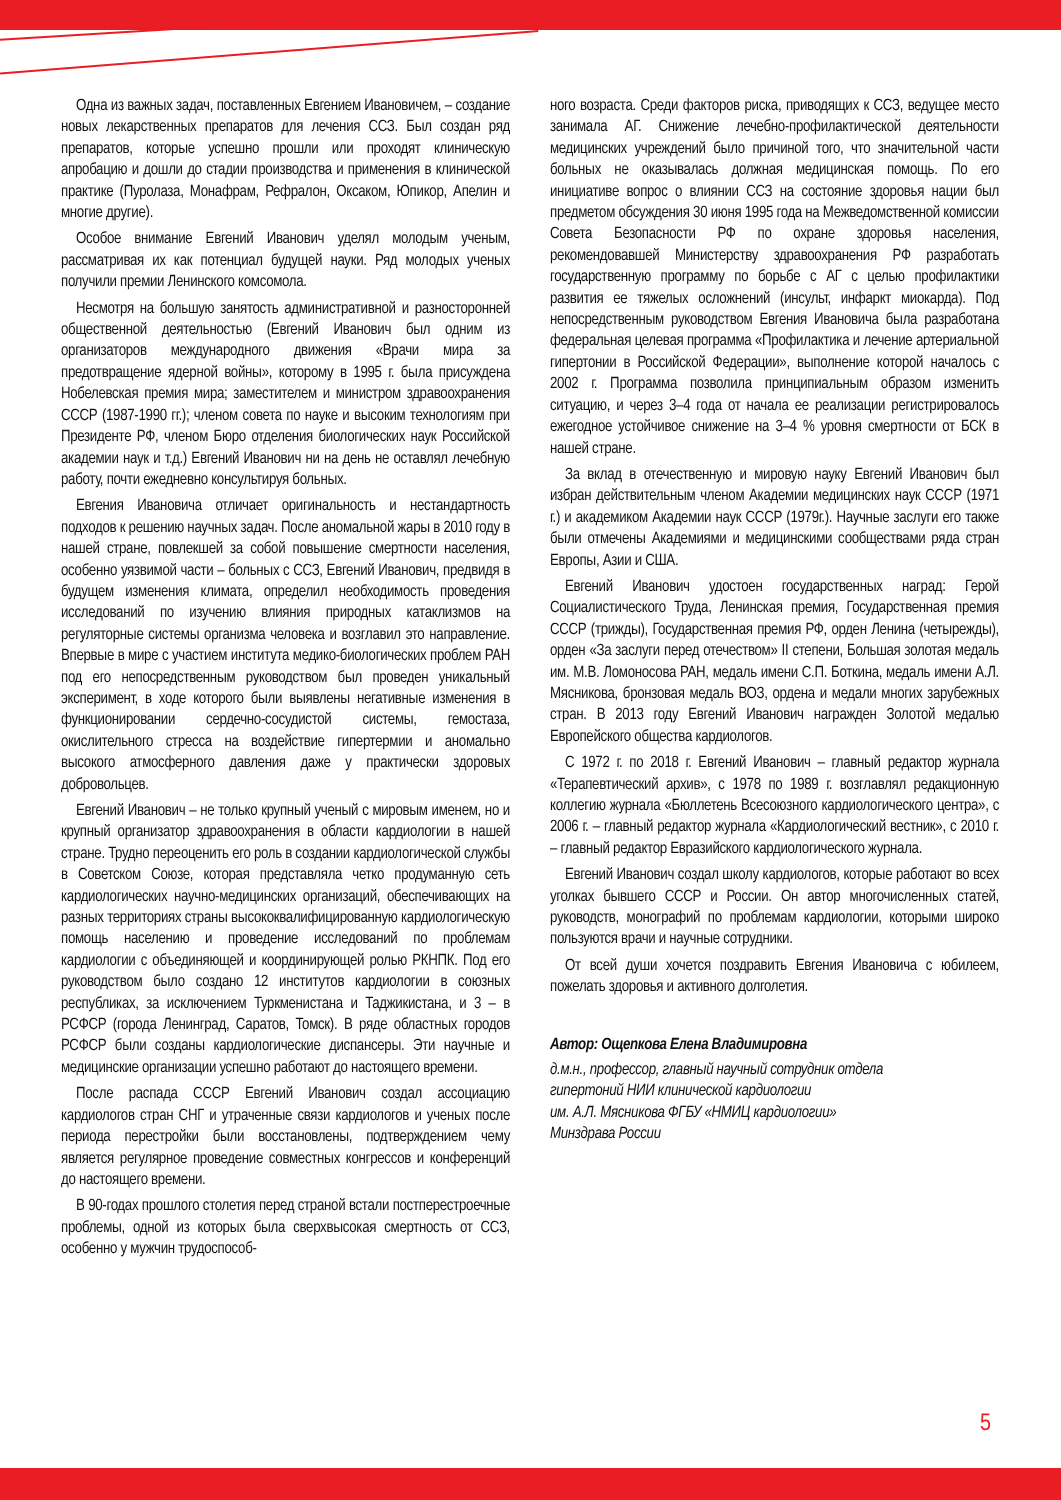Одна из важных задач, поставленных Евгением Ивановичем, – создание новых лекарственных препаратов для лечения ССЗ. Был создан ряд препаратов, которые успешно прошли или проходят клиническую апробацию и дошли до стадии производства и применения в клинической практике (Пуролаза, Монафрам, Рефралон, Оксаком, Юпикор, Апелин и многие другие).
Особое внимание Евгений Иванович уделял молодым ученым, рассматривая их как потенциал будущей науки. Ряд молодых ученых получили премии Ленинского комсомола.
Несмотря на большую занятость административной и разносторонней общественной деятельностью (Евгений Иванович был одним из организаторов международного движения «Врачи мира за предотвращение ядерной войны», которому в 1995 г. была присуждена Нобелевская премия мира; заместителем и министром здравоохранения СССР (1987-1990 гг.); членом совета по науке и высоким технологиям при Президенте РФ, членом Бюро отделения биологических наук Российской академии наук и т.д.) Евгений Иванович ни на день не оставлял лечебную работу, почти ежедневно консультируя больных.
Евгения Ивановича отличает оригинальность и нестандартность подходов к решению научных задач. После аномальной жары в 2010 году в нашей стране, повлекшей за собой повышение смертности населения, особенно уязвимой части – больных с ССЗ, Евгений Иванович, предвидя в будущем изменения климата, определил необходимость проведения исследований по изучению влияния природных катаклизмов на регуляторные системы организма человека и возглавил это направление. Впервые в мире с участием института медико-биологических проблем РАН под его непосредственным руководством был проведен уникальный эксперимент, в ходе которого были выявлены негативные изменения в функционировании сердечно-сосудистой системы, гемостаза, окислительного стресса на воздействие гипертермии и аномально высокого атмосферного давления даже у практически здоровых добровольцев.
Евгений Иванович – не только крупный ученый с мировым именем, но и крупный организатор здравоохранения в области кардиологии в нашей стране. Трудно переоценить его роль в создании кардиологической службы в Советском Союзе, которая представляла четко продуманную сеть кардиологических научно-медицинских организаций, обеспечивающих на разных территориях страны высококвалифицированную кардиологическую помощь населению и проведение исследований по проблемам кардиологии с объединяющей и координирующей ролью РКНПК. Под его руководством было создано 12 институтов кардиологии в союзных республиках, за исключением Туркменистана и Таджикистана, и 3 – в РСФСР (города Ленинград, Саратов, Томск). В ряде областных городов РСФСР были созданы кардиологические диспансеры. Эти научные и медицинские организации успешно работают до настоящего времени.
После распада СССР Евгений Иванович создал ассоциацию кардиологов стран СНГ и утраченные связи кардиологов и ученых после периода перестройки были восстановлены, подтверждением чему является регулярное проведение совместных конгрессов и конференций до настоящего времени.
В 90-годах прошлого столетия перед страной встали постперестроечные проблемы, одной из которых была сверхвысокая смертность от ССЗ, особенно у мужчин трудоспособ-
ного возраста. Среди факторов риска, приводящих к ССЗ, ведущее место занимала АГ. Снижение лечебно-профилактической деятельности медицинских учреждений было причиной того, что значительной части больных не оказывалась должная медицинская помощь. По его инициативе вопрос о влиянии ССЗ на состояние здоровья нации был предметом обсуждения 30 июня 1995 года на Межведомственной комиссии Совета Безопасности РФ по охране здоровья населения, рекомендовавшей Министерству здравоохранения РФ разработать государственную программу по борьбе с АГ с целью профилактики развития ее тяжелых осложнений (инсульт, инфаркт миокарда). Под непосредственным руководством Евгения Ивановича была разработана федеральная целевая программа «Профилактика и лечение артериальной гипертонии в Российской Федерации», выполнение которой началось с 2002 г. Программа позволила принципиальным образом изменить ситуацию, и через 3–4 года от начала ее реализации регистрировалось ежегодное устойчивое снижение на 3–4 % уровня смертности от БСК в нашей стране.
За вклад в отечественную и мировую науку Евгений Иванович был избран действительным членом Академии медицинских наук СССР (1971 г.) и академиком Академии наук СССР (1979г.). Научные заслуги его также были отмечены Академиями и медицинскими сообществами ряда стран Европы, Азии и США.
Евгений Иванович удостоен государственных наград: Герой Социалистического Труда, Ленинская премия, Государственная премия СССР (трижды), Государственная премия РФ, орден Ленина (четырежды), орден «За заслуги перед отечеством» II степени, Большая золотая медаль им. М.В. Ломоносова РАН, медаль имени С.П. Боткина, медаль имени А.Л. Мясникова, бронзовая медаль ВОЗ, ордена и медали многих зарубежных стран. В 2013 году Евгений Иванович награжден Золотой медалью Европейского общества кардиологов.
С 1972 г. по 2018 г. Евгений Иванович – главный редактор журнала «Терапевтический архив», с 1978 по 1989 г. возглавлял редакционную коллегию журнала «Бюллетень Всесоюзного кардиологического центра», с 2006 г. – главный редактор журнала «Кардиологический вестник», с 2010 г. – главный редактор Евразийского кардиологического журнала.
Евгений Иванович создал школу кардиологов, которые работают во всех уголках бывшего СССР и России. Он автор многочисленных статей, руководств, монографий по проблемам кардиологии, которыми широко пользуются врачи и научные сотрудники.
От всей души хочется поздравить Евгения Ивановича с юбилеем, пожелать здоровья и активного долголетия.
Автор: Ощепкова Елена Владимировна
д.м.н., профессор, главный научный сотрудник отдела
гипертоний НИИ клинической кардиологии
им. А.Л. Мясникова ФГБУ «НМИЦ кардиологии»
Минздрава России
5